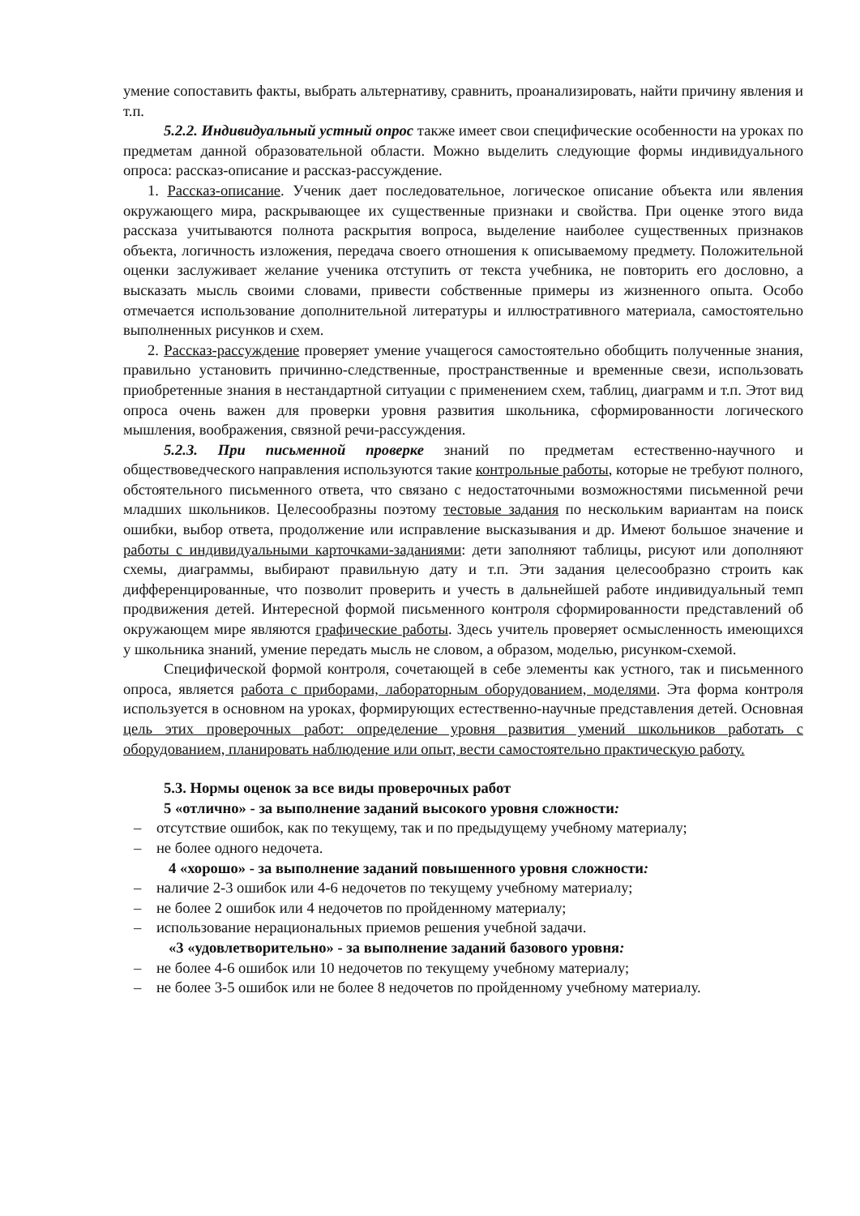умение сопоставить факты, выбрать альтернативу, сравнить, проанализировать, найти причину явления и т.п.
5.2.2. Индивидуальный устный опрос также имеет свои специфические особенности на уроках по предметам данной образовательной области. Можно выделить следующие формы индивидуального опроса: рассказ-описание и рассказ-рассуждение.
1. Рассказ-описание. Ученик дает последовательное, логическое описание объекта или явления окружающего мира, раскрывающее их существенные признаки и свойства. При оценке этого вида рассказа учитываются полнота раскрытия вопроса, выделение наиболее существенных признаков объекта, логичность изложения, передача своего отношения к описываемому предмету. Положительной оценки заслуживает желание ученика отступить от текста учебника, не повторить его дословно, а высказать мысль своими словами, привести собственные примеры из жизненного опыта. Особо отмечается использование дополнительной литературы и иллюстративного материала, самостоятельно выполненных рисунков и схем.
2. Рассказ-рассуждение проверяет умение учащегося самостоятельно обобщить полученные знания, правильно установить причинно-следственные, пространственные и временные свези, использовать приобретенные знания в нестандартной ситуации с применением схем, таблиц, диаграмм и т.п. Этот вид опроса очень важен для проверки уровня развития школьника, сформированности логического мышления, воображения, связной речи-рассуждения.
5.2.3. При письменной проверке знаний по предметам естественно-научного и обществоведческого направления используются такие контрольные работы, которые не требуют полного, обстоятельного письменного ответа, что связано с недостаточными возможностями письменной речи младших школьников. Целесообразны поэтому тестовые задания по нескольким вариантам на поиск ошибки, выбор ответа, продолжение или исправление высказывания и др. Имеют большое значение и работы с индивидуальными карточками-заданиями: дети заполняют таблицы, рисуют или дополняют схемы, диаграммы, выбирают правильную дату и т.п. Эти задания целесообразно строить как дифференцированные, что позволит проверить и учесть в дальнейшей работе индивидуальный темп продвижения детей. Интересной формой письменного контроля сформированности представлений об окружающем мире являются графические работы. Здесь учитель проверяет осмысленность имеющихся у школьника знаний, умение передать мысль не словом, а образом, моделью, рисунком-схемой.
Специфической формой контроля, сочетающей в себе элементы как устного, так и письменного опроса, является работа с приборами, лабораторным оборудованием, моделями. Эта форма контроля используется в основном на уроках, формирующих естественно-научные представления детей. Основная цель этих проверочных работ: определение уровня развития умений школьников работать с оборудованием, планировать наблюдение или опыт, вести самостоятельно практическую работу.
5.3. Нормы оценок за все виды проверочных работ
5 «отлично» - за выполнение заданий высокого уровня сложности:
– отсутствие ошибок, как по текущему, так и по предыдущему учебному материалу;
– не более одного недочета.
4 «хорошо» - за выполнение заданий повышенного уровня сложности:
– наличие 2-3 ошибок или 4-6 недочетов по текущему учебному материалу;
– не более 2 ошибок или 4 недочетов по пройденному материалу;
– использование нерациональных приемов решения учебной задачи.
«3 «удовлетворительно» - за выполнение заданий базового уровня:
– не более 4-6 ошибок или 10 недочетов по текущему учебному материалу;
– не более 3-5 ошибок или не более 8 недочетов по пройденному учебному материалу.